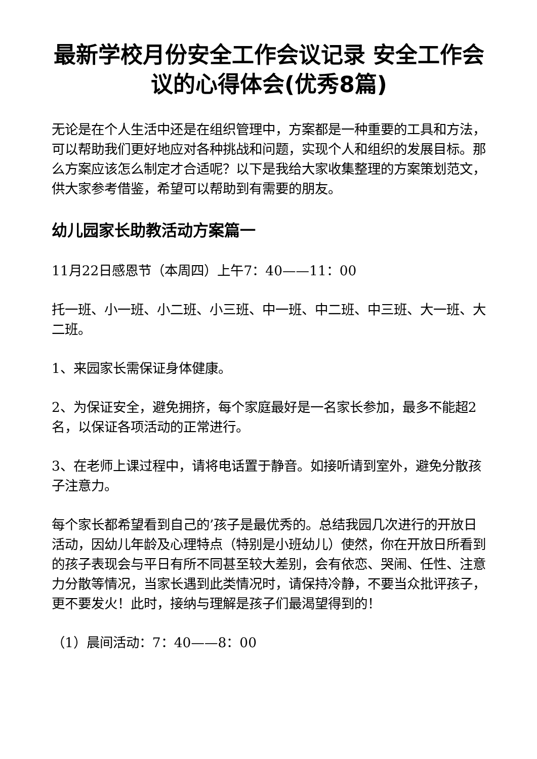最新学校月份安全工作会议记录 安全工作会议的心得体会(优秀8篇)
无论是在个人生活中还是在组织管理中，方案都是一种重要的工具和方法，可以帮助我们更好地应对各种挑战和问题，实现个人和组织的发展目标。那么方案应该怎么制定才合适呢？以下是我给大家收集整理的方案策划范文，供大家参考借鉴，希望可以帮助到有需要的朋友。
幼儿园家长助教活动方案篇一
11月22日感恩节（本周四）上午7：40——11：00
托一班、小一班、小二班、小三班、中一班、中二班、中三班、大一班、大二班。
1、来园家长需保证身体健康。
2、为保证安全，避免拥挤，每个家庭最好是一名家长参加，最多不能超2名，以保证各项活动的正常进行。
3、在老师上课过程中，请将电话置于静音。如接听请到室外，避免分散孩子注意力。
每个家长都希望看到自己的’孩子是最优秀的。总结我园几次进行的开放日活动，因幼儿年龄及心理特点（特别是小班幼儿）使然，你在开放日所看到的孩子表现会与平日有所不同甚至较大差别，会有依恋、哭闹、任性、注意力分散等情况，当家长遇到此类情况时，请保持冷静，不要当众批评孩子，更不要发火！此时，接纳与理解是孩子们最渴望得到的！
（1）晨间活动：7：40——8：00